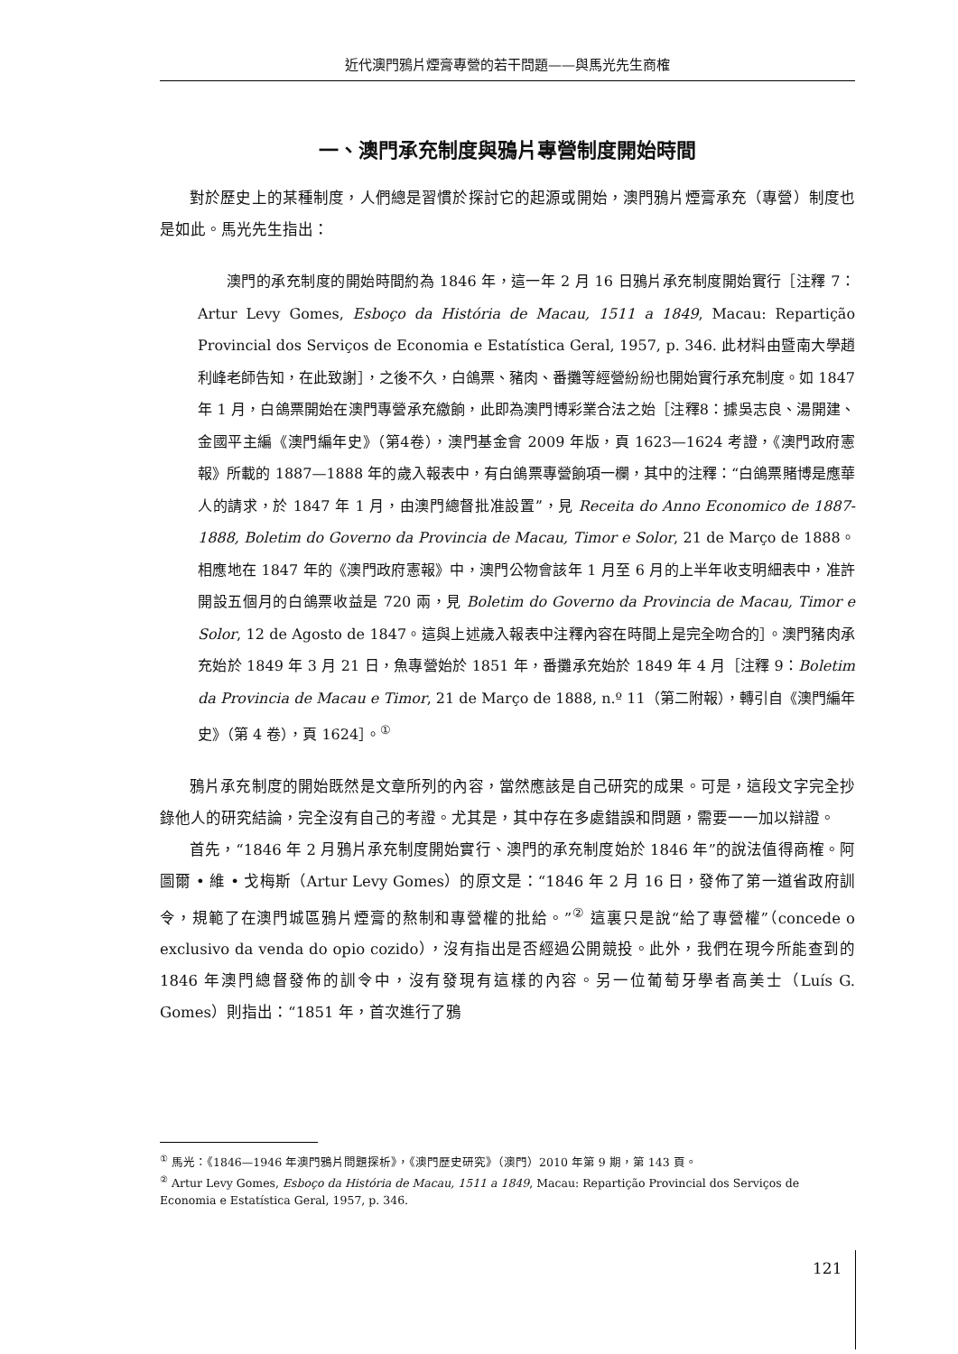近代澳門鴉片煙膏專營的若干問題——與馬光先生商榷
一、澳門承充制度與鴉片專營制度開始時間
對於歷史上的某種制度，人們總是習慣於探討它的起源或開始，澳門鴉片煙膏承充（專營）制度也是如此。馬光先生指出：
澳門的承充制度的開始時間約為 1846 年，這一年 2 月 16 日鴉片承充制度開始實行［注釋 7：Artur Levy Gomes, Esboço da História de Macau, 1511 a 1849, Macau: Repartição Provincial dos Serviços de Economia e Estatística Geral, 1957, p. 346. 此材料由暨南大學趙利峰老師告知，在此致謝］，之後不久，白鴿票、豬肉、番攤等經營紛紛也開始實行承充制度。如 1847 年 1 月，白鴿票開始在澳門專營承充繳餉，此即為澳門博彩業合法之始［注釋8：據吳志良、湯開建、金國平主編《澳門編年史》（第4卷），澳門基金會 2009 年版，頁 1623—1624 考證，《澳門政府憲報》所載的 1887—1888 年的歲入報表中，有白鴿票專營餉項一欄，其中的注釋：“白鴿票賭博是應華人的請求，於 1847 年 1 月，由澳門總督批准設置”，見 Receita do Anno Economico de 1887-1888, Boletim do Governo da Provincia de Macau, Timor e Solor, 21 de Março de 1888。相應地在 1847 年的《澳門政府憲報》中，澳門公物會該年 1 月至 6 月的上半年收支明細表中，准許開設五個月的白鴿票收益是 720 兩，見 Boletim do Governo da Provincia de Macau, Timor e Solor, 12 de Agosto de 1847。這與上述歲入報表中注釋內容在時間上是完全吻合的］。澳門豬肉承充始於 1849 年 3 月 21 日，魚專營始於 1851 年，番攤承充始於 1849 年 4 月［注釋 9：Boletim da Provincia de Macau e Timor, 21 de Março de 1888, n.º 11（第二附報），轉引自《澳門編年史》（第 4 卷），頁 1624］。<sup>①</sup>
鴉片承充制度的開始既然是文章所列的內容，當然應該是自己研究的成果。可是，這段文字完全抄錄他人的研究結論，完全沒有自己的考證。尤其是，其中存在多處錯誤和問題，需要一一加以辯證。
首先，“1846 年 2 月鴉片承充制度開始實行、澳門的承充制度始於 1846 年”的說法值得商榷。阿圖爾 • 維 • 戈梅斯（Artur Levy Gomes）的原文是：“1846 年 2 月 16 日，發佈了第一道省政府訓令，規範了在澳門城區鴉片煙膏的熬制和專營權的批給。”<sup>②</sup> 這裏只是說“給了專營權”（concede o exclusivo da venda do opio cozido），沒有指出是否經過公開競投。此外，我們在現今所能查到的 1846 年澳門總督發佈的訓令中，沒有發現有這樣的內容。另一位葡萄牙學者高美士（Luís G. Gomes）則指出：“1851 年，首次進行了鴉
<sup>①</sup> 馬光：《1846—1946 年澳門鴉片問題探析》，《澳門歷史研究》（澳門）2010 年第 9 期，第 143 頁。
<sup>②</sup> Artur Levy Gomes, Esboço da História de Macau, 1511 a 1849, Macau: Repartição Provincial dos Serviços de Economia e Estatística Geral, 1957, p. 346.
121